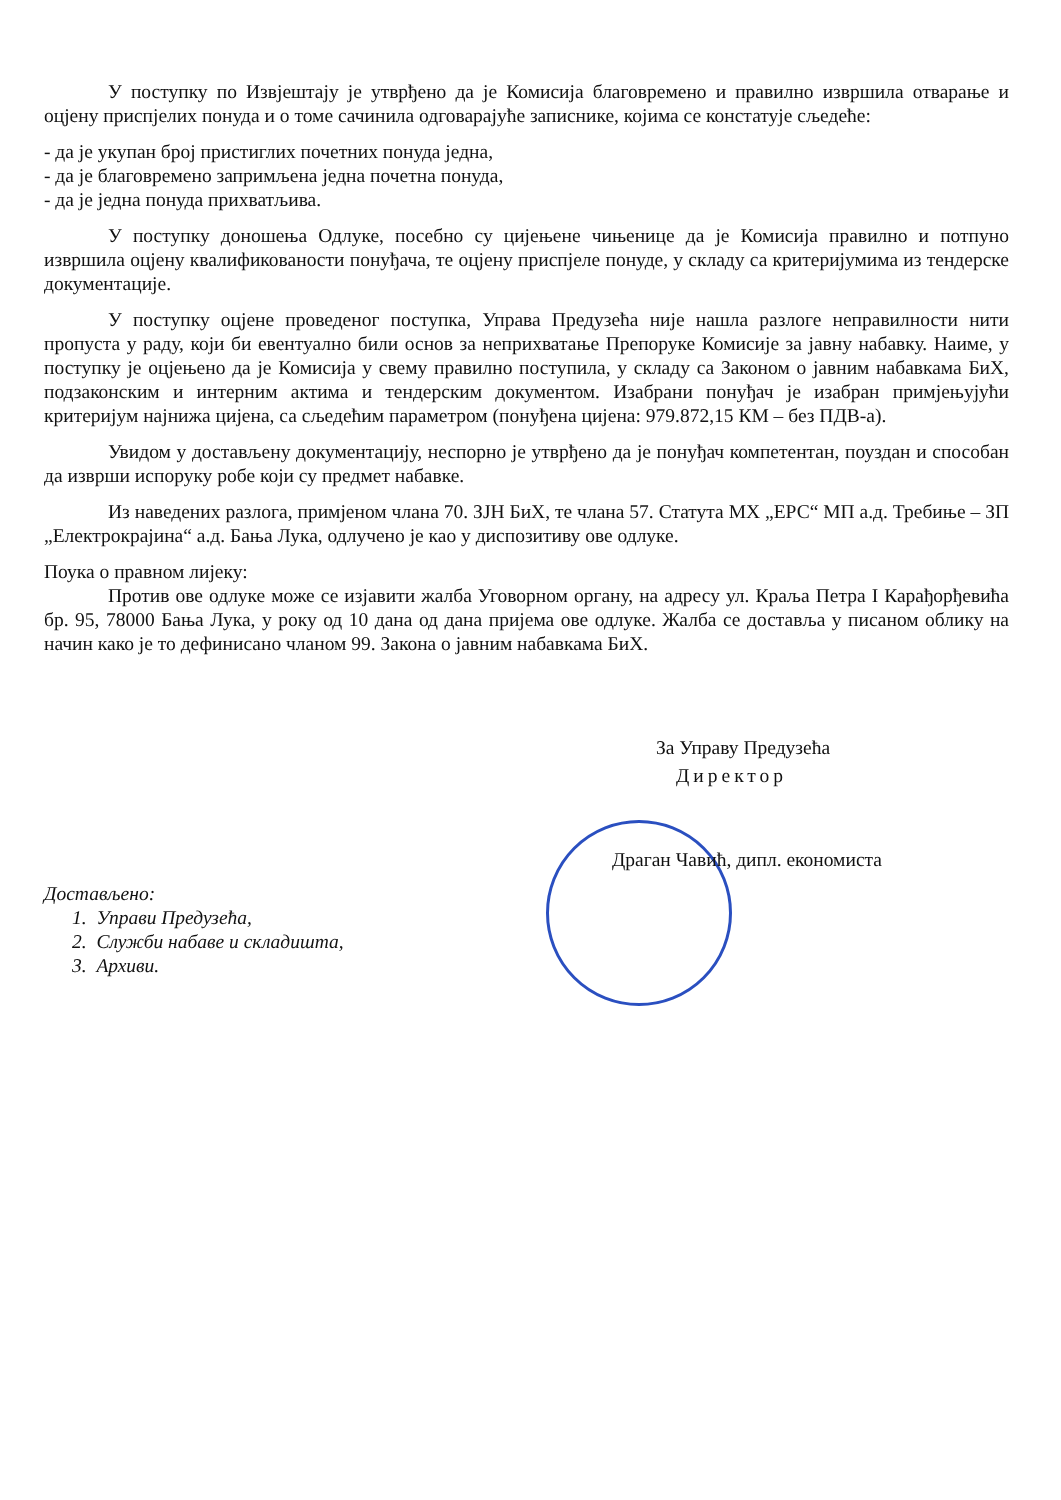У поступку по Извјештају је утврђено да је Комисија благовремено и правилно извршила отварање и оцјену приспјелих понуда и о томе сачинила одговарајуће записнике, којима се констатује сљедеће:
- да је укупан број пристиглих почетних понуда једна,
- да је благовремено запримљена једна почетна понуда,
- да је једна понуда прихватљива.
У поступку доношења Одлуке, посебно су цијењене чињенице да је Комисија правилно и потпуно извршила оцјену квалификованости понуђача, те оцјену приспјеле понуде, у складу са критеријумима из тендерске документације.
У поступку оцјене проведеног поступка, Управа Предузећа није нашла разлоге неправилности нити пропуста у раду, који би евентуално били основ за неприхватање Препоруке Комисије за јавну набавку. Наиме, у поступку је оцјењено да је Комисија у свему правилно поступила, у складу са Законом о јавним набавкама БиХ, подзаконским и интерним актима и тендерским документом. Изабрани понуђач је изабран примјењујући критеријум најнижа цијена, са сљедећим параметром (понуђена цијена: 979.872,15 КМ – без ПДВ-а).
Увидом у достављену документацију, неспорно је утврђено да је понуђач компетентан, поуздан и способан да изврши испоруку робе који су предмет набавке.
Из наведених разлога, примјеном члана 70. ЗЈН БиХ, те члана 57. Статута МХ „ЕРС“ МП а.д. Требиње – ЗП „Електрокрајина“ а.д. Бања Лука, одлучено је као у диспозитиву ове одлуке.
Поука о правном лијеку:
Против ове одлуке може се изјавити жалба Уговорном органу, на адресу ул. Краља Петра I Карађорђевића бр. 95, 78000 Бања Лука, у року од 10 дана од дана пријема ове одлуке. Жалба се доставља у писаном облику на начин како је то дефинисано чланом 99. Закона о јавним набавкама БиХ.
За Управу Предузећа
Директор
Драган Чавић, дипл. економиста
Достављено:
1. Управи Предузећа,
2. Служби набаве и складишта,
3. Архиви.